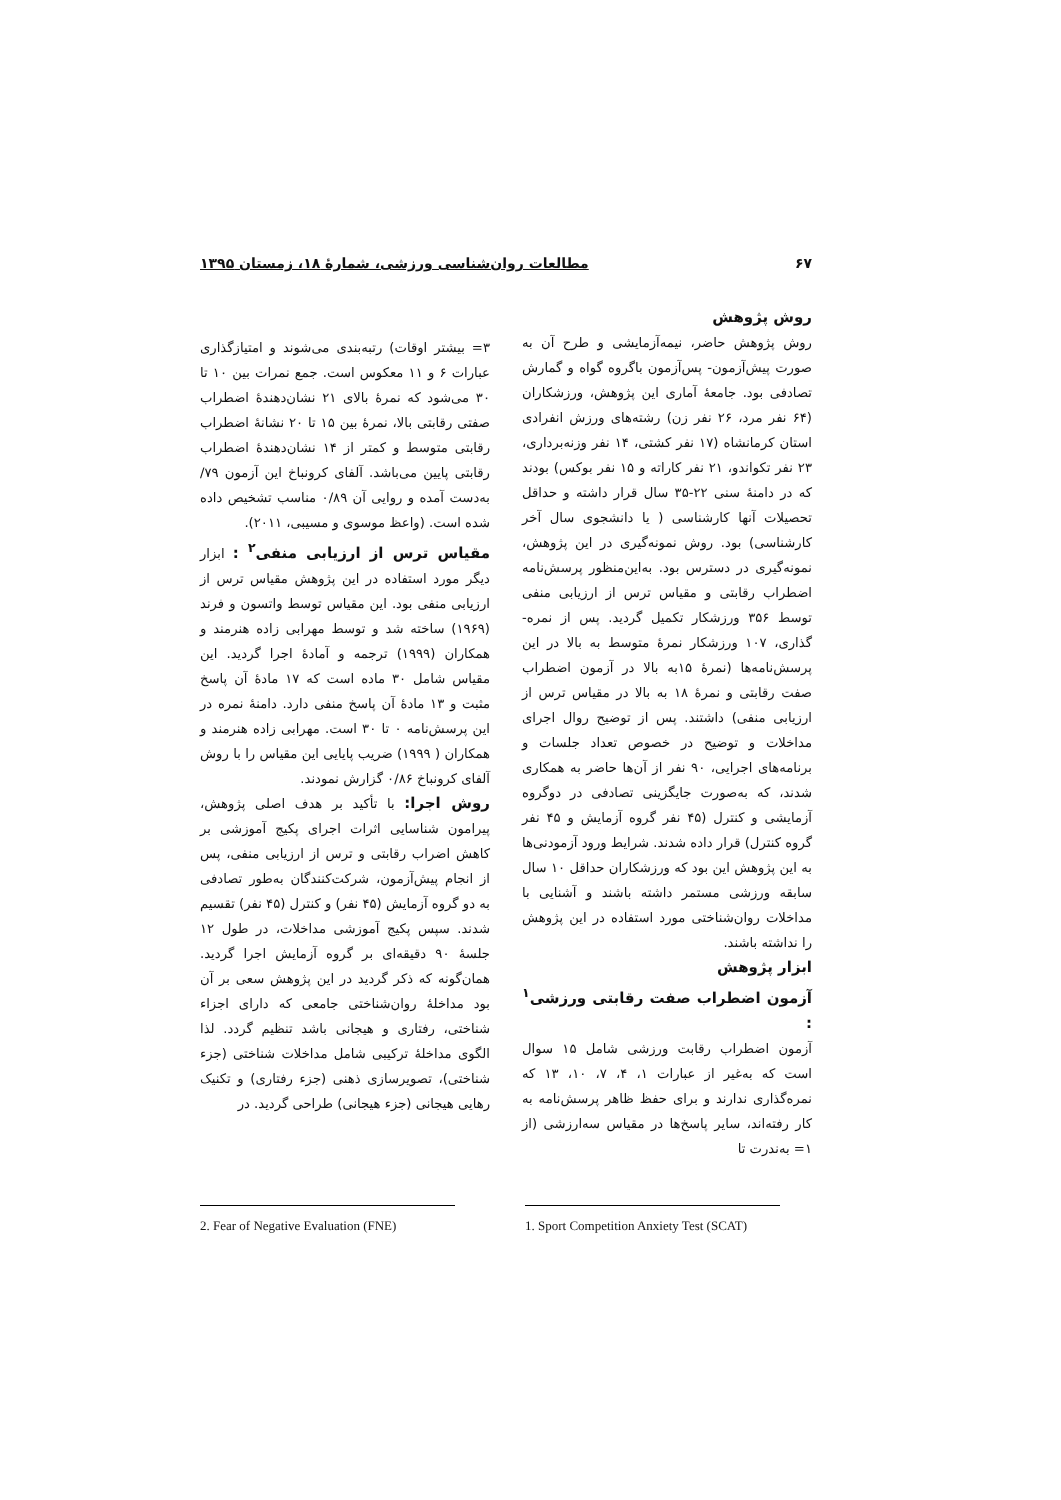۶۷ مطالعات روان‌شناسی ورزشی، شمارۀ ۱۸، زمستان ۱۳۹۵
روش پژوهش
روش پژوهش حاضر، نیمه‌آزمایشی و طرح آن به صورت پیش‌آزمون- پس‌آزمون باگروه گواه و گمارش تصادفی بود. جامعۀ آماری این پژوهش، ورزشکاران (۶۴ نفر مرد، ۲۶ نفر زن) رشته‌های ورزش انفرادی استان کرمانشاه (۱۷ نفر کشتی، ۱۴ نفر وزنه‌برداری، ۲۳ نفر تکواندو، ۲۱ نفر کاراته و ۱۵ نفر بوکس) بودند که در دامنۀ سنی ۲۲-۳۵ سال قرار داشته و حداقل تحصیلات آنها کارشناسی ( یا دانشجوی سال آخر کارشناسی) بود. روش نمونه‌گیری در این پژوهش، نمونه‌گیری در دسترس بود. به‌این‌منظور پرسش‌نامه اضطراب رقابتی و مقیاس ترس از ارزیابی منفی توسط ۳۵۶ ورزشکار تکمیل گردید. پس از نمره-گذاری، ۱۰۷ ورزشکار نمرۀ متوسط به بالا در این پرسش‌نامه‌ها (نمرۀ ۱۵به بالا در آزمون اضطراب صفت رقابتی و نمرۀ ۱۸ به بالا در مقیاس ترس از ارزیابی منفی) داشتند. پس از توضیح روال اجرای مداخلات و توضیح در خصوص تعداد جلسات و برنامه‌های اجرایی، ۹۰ نفر از آن‌ها حاضر به همکاری شدند، که به‌صورت جایگزینی تصادفی در دوگروه آزمایشی و کنترل (۴۵ نفر گروه آزمایش و ۴۵ نفر گروه کنترل) قرار داده شدند. شرایط ورود آزمودنی‌ها به این پژوهش این بود که ورزشکاران حداقل ۱۰ سال سابقه ورزشی مستمر داشته باشند و آشنایی با مداخلات روان‌شناختی مورد استفاده در این پژوهش را نداشته باشند.
ابزار پژوهش
آزمون اضطراب صفت رقابتی ورزشی<sup>۱</sup> :
آزمون اضطراب رقابت ورزشی شامل ۱۵ سوال است که به‌غیر از عبارات ۱، ۴، ۷، ۱۰، ۱۳ که نمره‌گذاری ندارند و برای حفظ ظاهر پرسش‌نامه به کار رفته‌اند، سایر پاسخ‌ها در مقیاس سه‌ارزشی (از ۱= به‌ندرت تا
۳= بیشتر اوقات) رتبه‌بندی می‌شوند و امتیازگذاری عبارات ۶ و ۱۱ معکوس است. جمع نمرات بین ۱۰ تا ۳۰ می‌شود که نمرۀ بالای ۲۱ نشان‌دهندۀ اضطراب صفتی رقابتی بالا، نمرۀ بین ۱۵ تا ۲۰ نشانۀ اضطراب رقابتی متوسط و کمتر از ۱۴ نشان‌دهندۀ اضطراب رقابتی پایین می‌باشد. آلفای کرونباخ این آزمون ۷۹/ به‌دست آمده و روایی آن ۰/۸۹ مناسب تشخیص داده شده است. (واعظ موسوی و مسیبی، ۲۰۱۱).
مقیاس ترس از ارزیابی منفی<sup>۲</sup> : ابزار دیگر مورد استفاده در این پژوهش مقیاس ترس از ارزیابی منفی بود. این مقیاس توسط واتسون و فرند (۱۹۶۹) ساخته شد و توسط مهرابی زاده هنرمند و همکاران (۱۹۹۹) ترجمه و آمادۀ اجرا گردید. این مقیاس شامل ۳۰ ماده است که ۱۷ مادۀ آن پاسخ مثبت و ۱۳ مادۀ آن پاسخ منفی دارد. دامنۀ نمره در این پرسش‌نامه ۰ تا ۳۰ است. مهرابی زاده هنرمند و همکاران ( ۱۹۹۹) ضریب پایایی این مقیاس را با روش آلفای کرونباخ ۰/۸۶ گزارش نمودند.
روش اجرا: با تأکید بر هدف اصلی پژوهش، پیرامون شناسایی اثرات اجرای پکیج آموزشی بر کاهش اضراب رقابتی و ترس از ارزیابی منفی، پس از انجام پیش‌آزمون، شرکت‌کنندگان به‌طور تصادفی به دو گروه آزمایش (۴۵ نفر) و کنترل (۴۵ نفر) تقسیم شدند. سپس پکیج آموزشی مداخلات، در طول ۱۲ جلسۀ ۹۰ دقیقه‌ای بر گروه آزمایش اجرا گردید. همان‌گونه که ذکر گردید در این پژوهش سعی بر آن بود مداخلۀ روان‌شناختی جامعی که دارای اجزاء شناختی، رفتاری و هیجانی باشد تنظیم گردد. لذا الگوی مداخلۀ ترکیبی شامل مداخلات شناختی (جزء شناختی)، تصویرسازی ذهنی (جزء رفتاری) و تکنیک رهایی هیجانی (جزء هیجانی) طراحی گردید. در
1. Sport Competition Anxiety Test (SCAT)
2. Fear of Negative Evaluation (FNE)